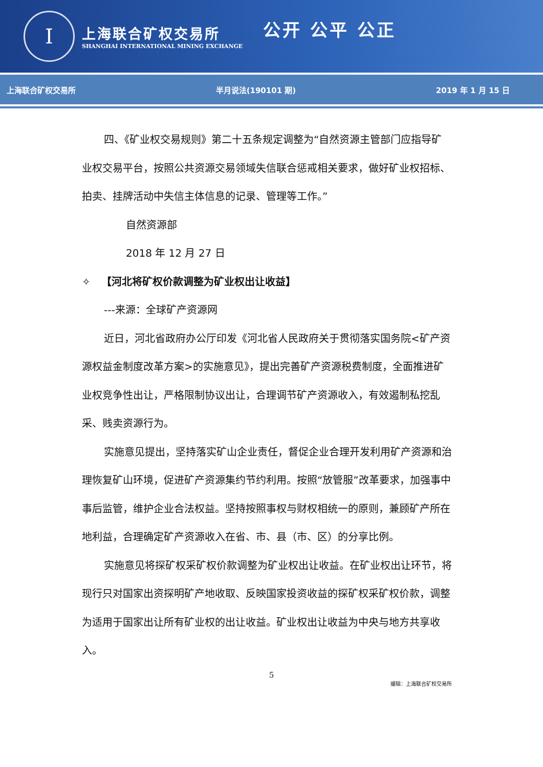I
上海联合矿权交易所
SHANGHAI INTERNATIONAL MINING EXCHANGE
公开 公平 公正
上海联合矿权交易所 半月说法(190101 期) 2019 年 1 月 15 日
四、《矿业权交易规则》第二十五条规定调整为“自然资源主管部门应指导矿业权交易平台，按照公共资源交易领域失信联合惩戒相关要求，做好矿业权招标、拍卖、挂牌活动中失信主体信息的记录、管理等工作。”
自然资源部
2018 年 12 月 27 日
✧ 【河北将矿权价款调整为矿业权出让收益】
---来源：全球矿产资源网
近日，河北省政府办公厅印发《河北省人民政府关于贯彻落实国务院<矿产资源权益金制度改革方案>的实施意见》，提出完善矿产资源税费制度，全面推进矿业权竞争性出让，严格限制协议出让，合理调节矿产资源收入，有效遏制私挖乱采、贱卖资源行为。
实施意见提出，坚持落实矿山企业责任，督促企业合理开发利用矿产资源和治理恢复矿山环境，促进矿产资源集约节约利用。按照“放管服”改革要求，加强事中事后监管，维护企业合法权益。坚持按照事权与财权相统一的原则，兼顾矿产所在地利益，合理确定矿产资源收入在省、市、县（市、区）的分享比例。
实施意见将探矿权采矿权价款调整为矿业权出让收益。在矿业权出让环节，将现行只对国家出资探明矿产地收取、反映国家投资收益的探矿权采矿权价款，调整为适用于国家出让所有矿业权的出让收益。矿业权出让收益为中央与地方共享收入。
5
编辑：上海联合矿权交易所